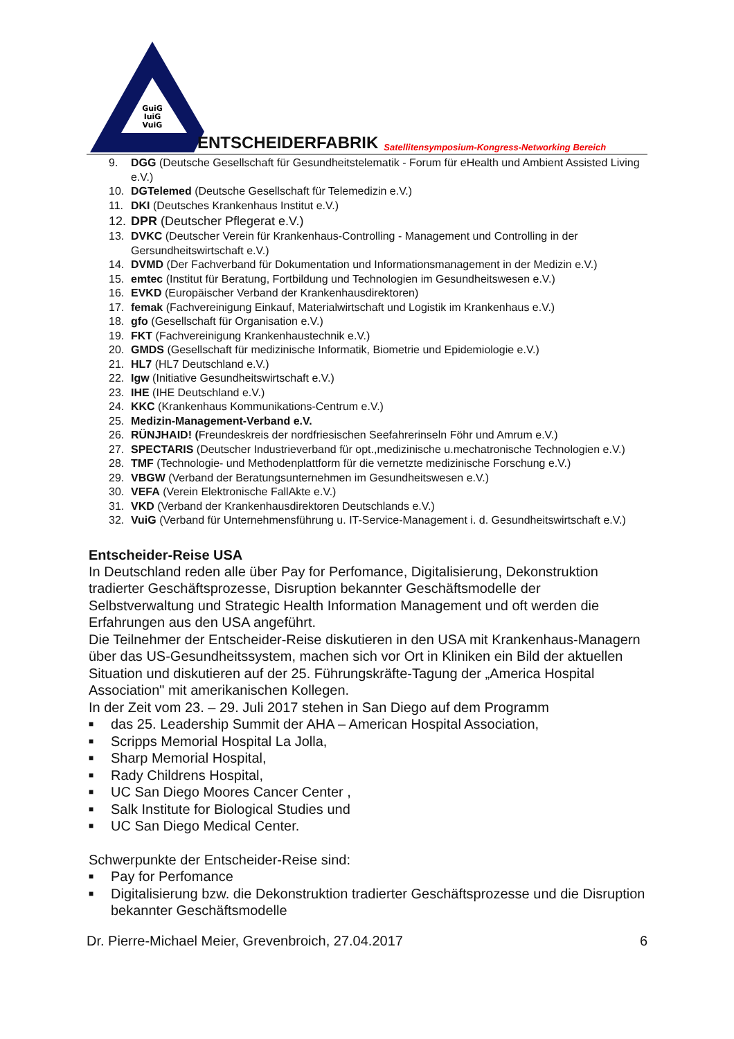GuiG
IuiG
VuiG
ENTSCHEIDERFABRIK Satellitensymposium-Kongress-Networking Bereich
9. DGG (Deutsche Gesellschaft für Gesundheitstelematik - Forum für eHealth und Ambient Assisted Living e.V.)
10. DGTelemed (Deutsche Gesellschaft für Telemedizin e.V.)
11. DKI (Deutsches Krankenhaus Institut e.V.)
12. DPR (Deutscher Pflegerat e.V.)
13. DVKC (Deutscher Verein für Krankenhaus-Controlling - Management und Controlling in der Gersundheitswirtschaft e.V.)
14. DVMD (Der Fachverband für Dokumentation und Informationsmanagement in der Medizin e.V.)
15. emtec (Institut für Beratung, Fortbildung und Technologien im Gesundheitswesen e.V.)
16. EVKD (Europäischer Verband der Krankenhausdirektoren)
17. femak (Fachvereinigung Einkauf, Materialwirtschaft und Logistik im Krankenhaus e.V.)
18. gfo (Gesellschaft für Organisation e.V.)
19. FKT (Fachvereinigung Krankenhaustechnik e.V.)
20. GMDS (Gesellschaft für medizinische Informatik, Biometrie und Epidemiologie e.V.)
21. HL7 (HL7 Deutschland e.V.)
22. Igw (Initiative Gesundheitswirtschaft e.V.)
23. IHE (IHE Deutschland e.V.)
24. KKC (Krankenhaus Kommunikations-Centrum e.V.)
25. Medizin-Management-Verband e.V.
26. RÜNJHAID! (Freundeskreis der nordfriesischen Seefahrerinseln Föhr und Amrum e.V.)
27. SPECTARIS (Deutscher Industrieverband für opt.,medizinische u.mechatronische Technologien e.V.)
28. TMF (Technologie- und Methodenplattform für die vernetzte medizinische Forschung e.V.)
29. VBGW (Verband der Beratungsunternehmen im Gesundheitswesen e.V.)
30. VEFA (Verein Elektronische FallAkte e.V.)
31. VKD (Verband der Krankenhausdirektoren Deutschlands e.V.)
32. VuiG (Verband für Unternehmensführung u. IT-Service-Management i. d. Gesundheitswirtschaft e.V.)
Entscheider-Reise USA
In Deutschland reden alle über Pay for Perfomance, Digitalisierung, Dekonstruktion tradierter Geschäftsprozesse, Disruption bekannter Geschäftsmodelle der Selbstverwaltung und Strategic Health Information Management und oft werden die Erfahrungen aus den USA angeführt.
Die Teilnehmer der Entscheider-Reise diskutieren in den USA mit Krankenhaus-Managern über das US-Gesundheitssystem, machen sich vor Ort in Kliniken ein Bild der aktuellen Situation und diskutieren auf der 25. Führungskräfte-Tagung der „America Hospital Association" mit amerikanischen Kollegen.
In der Zeit vom 23. – 29. Juli 2017 stehen in San Diego auf dem Programm
■ das 25. Leadership Summit der AHA – American Hospital Association,
■ Scripps Memorial Hospital La Jolla,
■ Sharp Memorial Hospital,
■ Rady Childrens Hospital,
■ UC San Diego Moores Cancer Center ,
■ Salk Institute for Biological Studies und
■ UC San Diego Medical Center.
Schwerpunkte der Entscheider-Reise sind:
■ Pay for Perfomance
■ Digitalisierung bzw. die Dekonstruktion tradierter Geschäftsprozesse und die Disruption bekannter Geschäftsmodelle
Dr. Pierre-Michael Meier, Grevenbroich, 27.04.2017 6